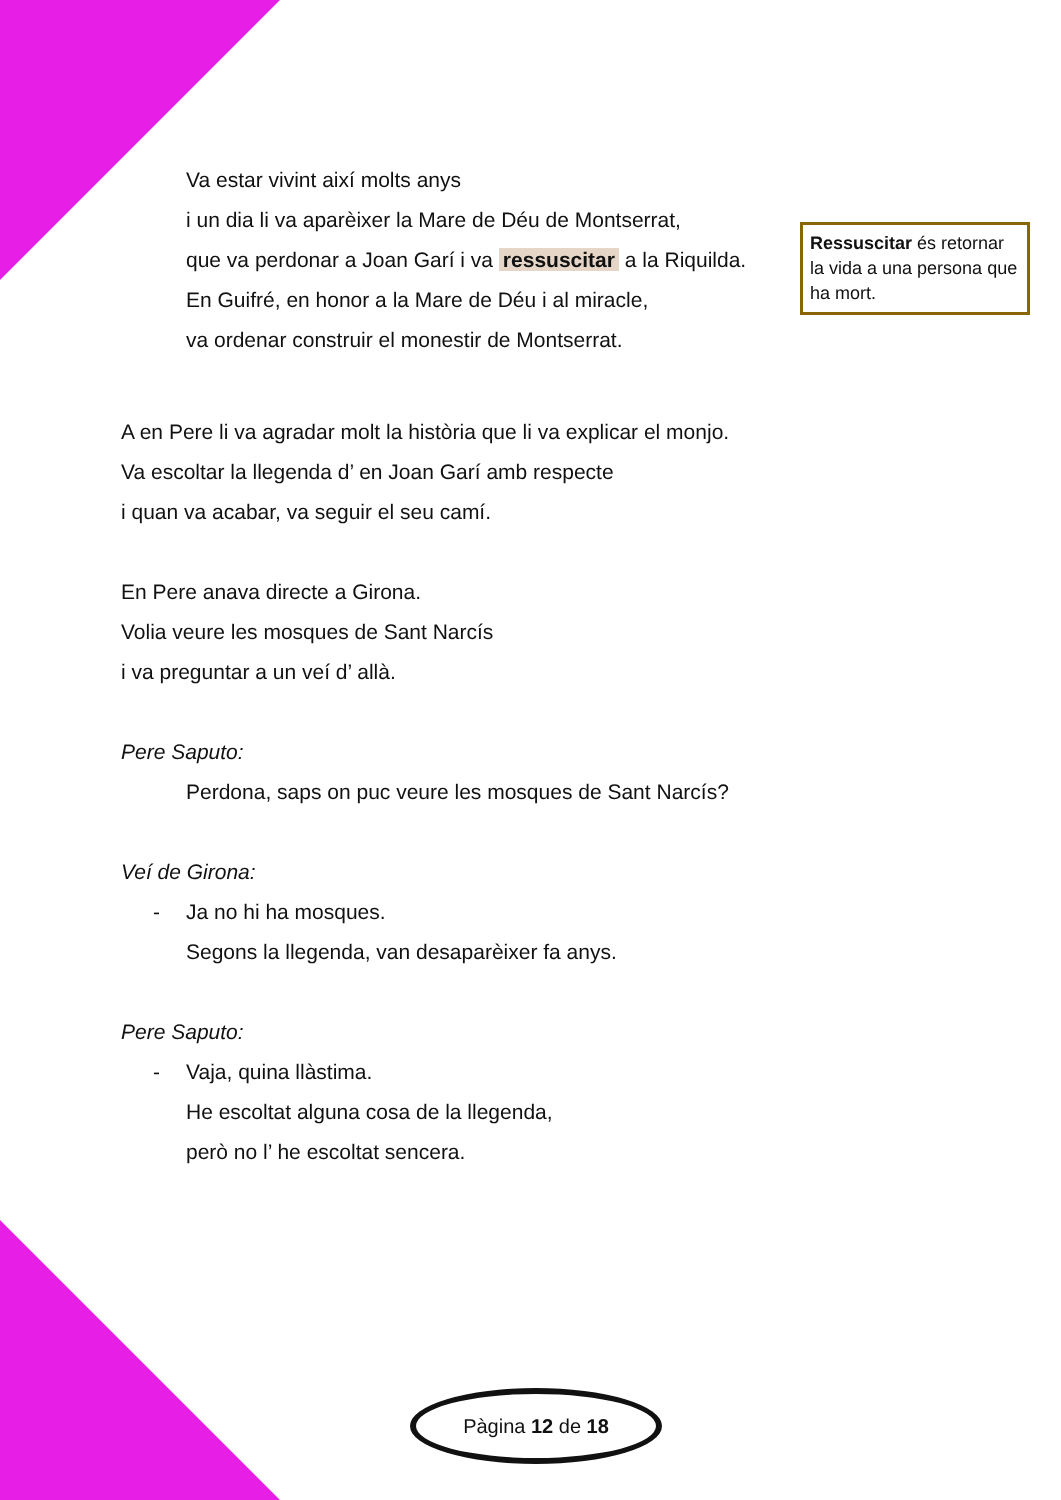Va estar vivint així molts anys
i un dia li va aparèixer la Mare de Déu de Montserrat,
que va perdonar a Joan Garí i va ressuscitar a la Riquilda.
En Guifré, en honor a la Mare de Déu i al miracle,
va ordenar construir el monestir de Montserrat.
A en Pere li va agradar molt la història que li va explicar el monjo.
Va escoltar la llegenda d’ en Joan Garí amb respecte
i quan va acabar, va seguir el seu camí.
En Pere anava directe a Girona.
Volia veure les mosques de Sant Narcís
i va preguntar a un veí d’ allà.
Pere Saputo:
Perdona, saps on puc veure les mosques de Sant Narcís?
Veí de Girona:
- Ja no hi ha mosques.
Segons la llegenda, van desaparèixer fa anys.
Pere Saputo:
- Vaja, quina llàstima.
He escoltat alguna cosa de la llegenda,
però no l’ he escoltat sencera.
Ressuscitar és retornar la vida a una persona que ha mort.
Pàgina 12 de 18